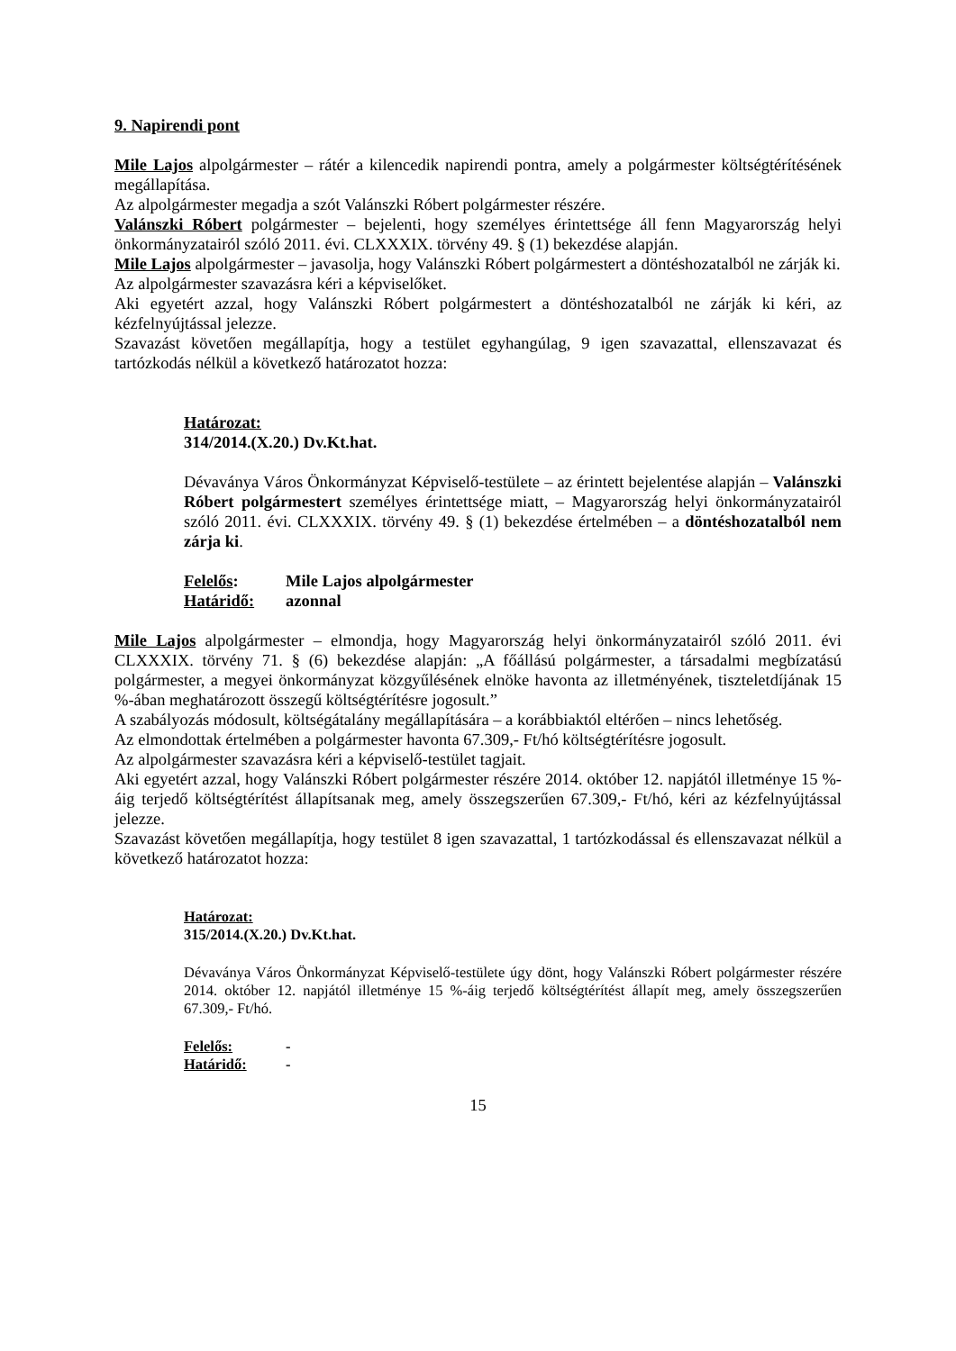9. Napirendi pont
Mile Lajos alpolgármester – rátér a kilencedik napirendi pontra, amely a polgármester költségtérítésének megállapítása.
Az alpolgármester megadja a szót Valánszki Róbert polgármester részére.
Valánszki Róbert polgármester – bejelenti, hogy személyes érintettsége áll fenn Magyarország helyi önkormányzatairól szóló 2011. évi. CLXXXIX. törvény 49. § (1) bekezdése alapján.
Mile Lajos alpolgármester – javasolja, hogy Valánszki Róbert polgármestert a döntéshozatalból ne zárják ki.
Az alpolgármester szavazásra kéri a képviselőket.
Aki egyetért azzal, hogy Valánszki Róbert polgármestert a döntéshozatalból ne zárják ki kéri, az kézfelnyújtással jelezze.
Szavazást követően megállapítja, hogy a testület egyhangúlag, 9 igen szavazattal, ellenszavazat és tartózkodás nélkül a következő határozatot hozza:
Határozat:
314/2014.(X.20.) Dv.Kt.hat.
Dévaványa Város Önkormányzat Képviselő-testülete – az érintett bejelentése alapján – Valánszki Róbert polgármestert személyes érintettsége miatt, – Magyarország helyi önkormányzatairól szóló 2011. évi. CLXXXIX. törvény 49. § (1) bekezdése értelmében – a döntéshozatalból nem zárja ki.
Felelős: Mile Lajos alpolgármester
Határidő: azonnal
Mile Lajos alpolgármester – elmondja, hogy Magyarország helyi önkormányzatairól szóló 2011. évi CLXXXIX. törvény 71. § (6) bekezdése alapján: „A főállású polgármester, a társadalmi megbízatású polgármester, a megyei önkormányzat közgyűlésének elnöke havonta az illetményének, tiszteletdíjának 15 %-ában meghatározott összegű költségtérítésre jogosult.”
A szabályozás módosult, költségátalány megállapítására – a korábbiaktól eltérően – nincs lehetőség.
Az elmondottak értelmében a polgármester havonta 67.309,- Ft/hó költségtérítésre jogosult.
Az alpolgármester szavazásra kéri a képviselő-testület tagjait.
Aki egyetért azzal, hogy Valánszki Róbert polgármester részére 2014. október 12. napjától illetménye 15 %-áig terjedő költségtérítést állapítsanak meg, amely összegszerűen 67.309,- Ft/hó, kéri az kézfelnyújtással jelezze.
Szavazást követően megállapítja, hogy testület 8 igen szavazattal, 1 tartózkodással és ellenszavazat nélkül a következő határozatot hozza:
Határozat:
315/2014.(X.20.) Dv.Kt.hat.
Dévaványa Város Önkormányzat Képviselő-testülete úgy dönt, hogy Valánszki Róbert polgármester részére 2014. október 12. napjától illetménye 15 %-áig terjedő költségtérítést állapít meg, amely összegszerűen 67.309,- Ft/hó.
Felelős: -
Határidő: -
15